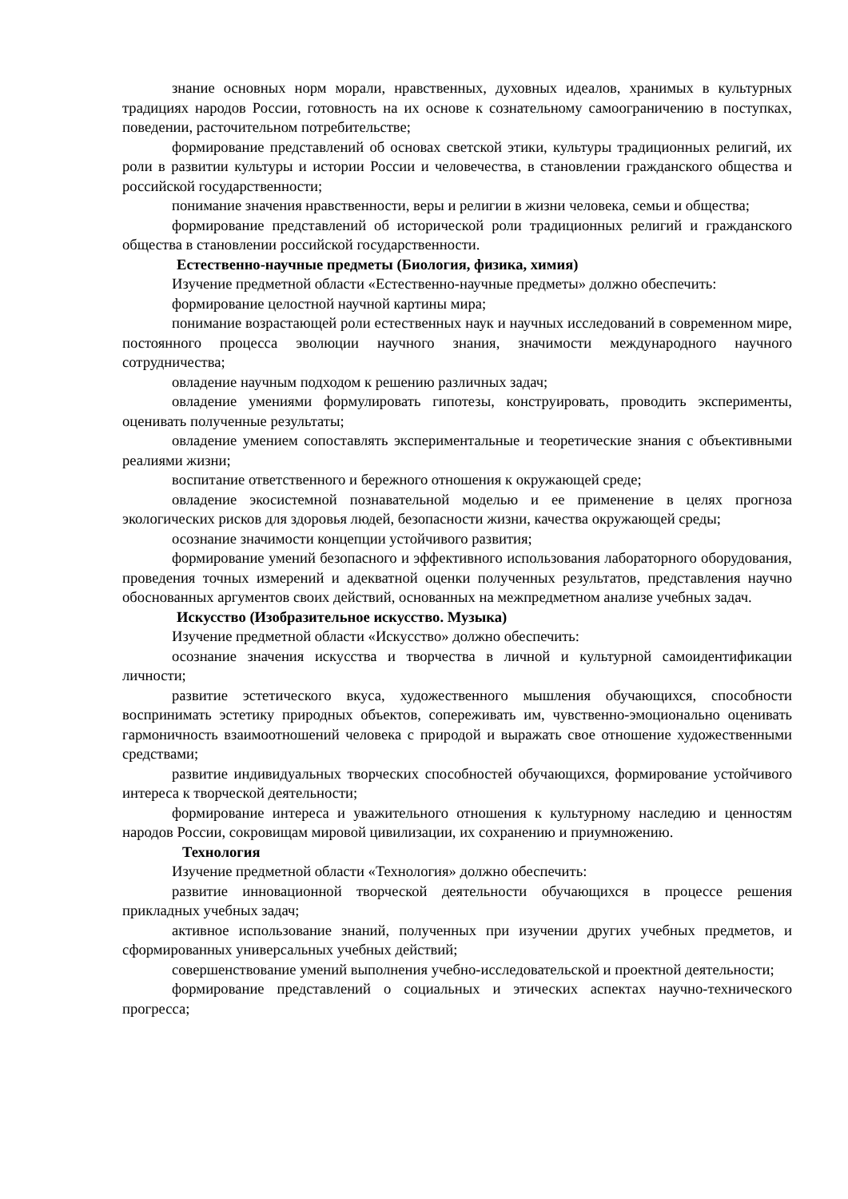знание основных норм морали, нравственных, духовных идеалов, хранимых в культурных традициях народов России, готовность на их основе к сознательному самоограничению в поступках, поведении, расточительном потребительстве;
формирование представлений об основах светской этики, культуры традиционных религий, их роли в развитии культуры и истории России и человечества, в становлении гражданского общества и российской государственности;
понимание значения нравственности, веры и религии в жизни человека, семьи и общества;
формирование представлений об исторической роли традиционных религий и гражданского общества в становлении российской государственности.
Естественно-научные предметы (Биология, физика, химия)
Изучение предметной области «Естественно-научные предметы» должно обеспечить:
формирование целостной научной картины мира;
понимание возрастающей роли естественных наук и научных исследований в современном мире, постоянного процесса эволюции научного знания, значимости международного научного сотрудничества;
овладение научным подходом к решению различных задач;
овладение умениями формулировать гипотезы, конструировать, проводить эксперименты, оценивать полученные результаты;
овладение умением сопоставлять экспериментальные и теоретические знания с объективными реалиями жизни;
воспитание ответственного и бережного отношения к окружающей среде;
овладение экосистемной познавательной моделью и ее применение в целях прогноза экологических рисков для здоровья людей, безопасности жизни, качества окружающей среды;
осознание значимости концепции устойчивого развития;
формирование умений безопасного и эффективного использования лабораторного оборудования, проведения точных измерений и адекватной оценки полученных результатов, представления научно обоснованных аргументов своих действий, основанных на межпредметном анализе учебных задач.
Искусство (Изобразительное искусство. Музыка)
Изучение предметной области «Искусство» должно обеспечить:
осознание значения искусства и творчества в личной и культурной самоидентификации личности;
развитие эстетического вкуса, художественного мышления обучающихся, способности воспринимать эстетику природных объектов, сопереживать им, чувственно-эмоционально оценивать гармоничность взаимоотношений человека с природой и выражать свое отношение художественными средствами;
развитие индивидуальных творческих способностей обучающихся, формирование устойчивого интереса к творческой деятельности;
формирование интереса и уважительного отношения к культурному наследию и ценностям народов России, сокровищам мировой цивилизации, их сохранению и приумножению.
Технология
Изучение предметной области «Технология» должно обеспечить:
развитие инновационной творческой деятельности обучающихся в процессе решения прикладных учебных задач;
активное использование знаний, полученных при изучении других учебных предметов, и сформированных универсальных учебных действий;
совершенствование умений выполнения учебно-исследовательской и проектной деятельности;
формирование представлений о социальных и этических аспектах научно-технического прогресса;